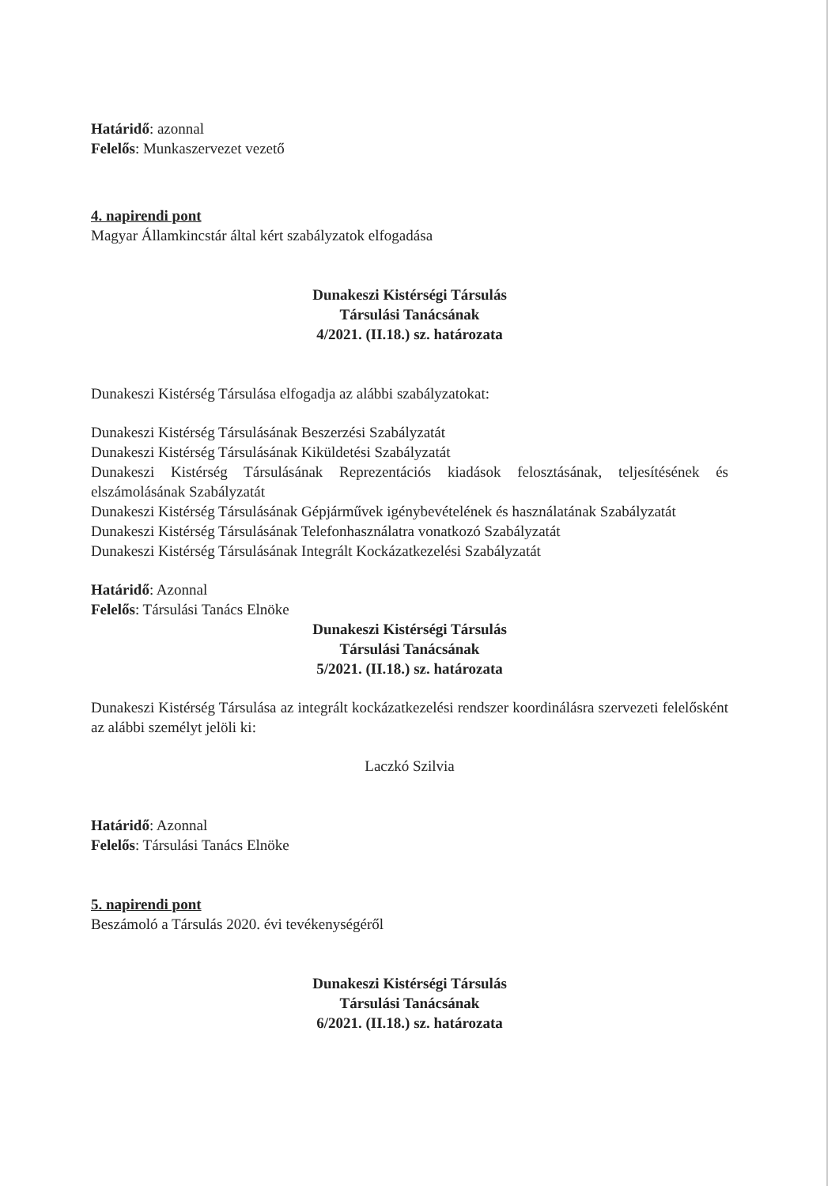Határidő: azonnal
Felelős: Munkaszervezet vezető
4. napirendi pont
Magyar Államkincstár által kért szabályzatok elfogadása
Dunakeszi Kistérségi Társulás
Társulási Tanácsának
4/2021. (II.18.) sz. határozata
Dunakeszi Kistérség Társulása elfogadja az alábbi szabályzatokat:
Dunakeszi Kistérség Társulásának Beszerzési Szabályzatát
Dunakeszi Kistérség Társulásának Kiküldetési Szabályzatát
Dunakeszi Kistérség Társulásának Reprezentációs kiadások felosztásának, teljesítésének és elszámolásának Szabályzatát
Dunakeszi Kistérség Társulásának Gépjárművek igénybevételének és használatának Szabályzatát
Dunakeszi Kistérség Társulásának Telefonhasználatra vonatkozó Szabályzatát
Dunakeszi Kistérség Társulásának Integrált Kockázatkezelési Szabályzatát
Határidő: Azonnal
Felelős: Társulási Tanács Elnöke
Dunakeszi Kistérségi Társulás
Társulási Tanácsának
5/2021. (II.18.) sz. határozata
Dunakeszi Kistérség Társulása az integrált kockázatkezelési rendszer koordinálásra szervezeti felelősként az alábbi személyt jelöli ki:
Laczkó Szilvia
Határidő: Azonnal
Felelős: Társulási Tanács Elnöke
5. napirendi pont
Beszámoló a Társulás 2020. évi tevékenységéről
Dunakeszi Kistérségi Társulás
Társulási Tanácsának
6/2021. (II.18.) sz. határozata